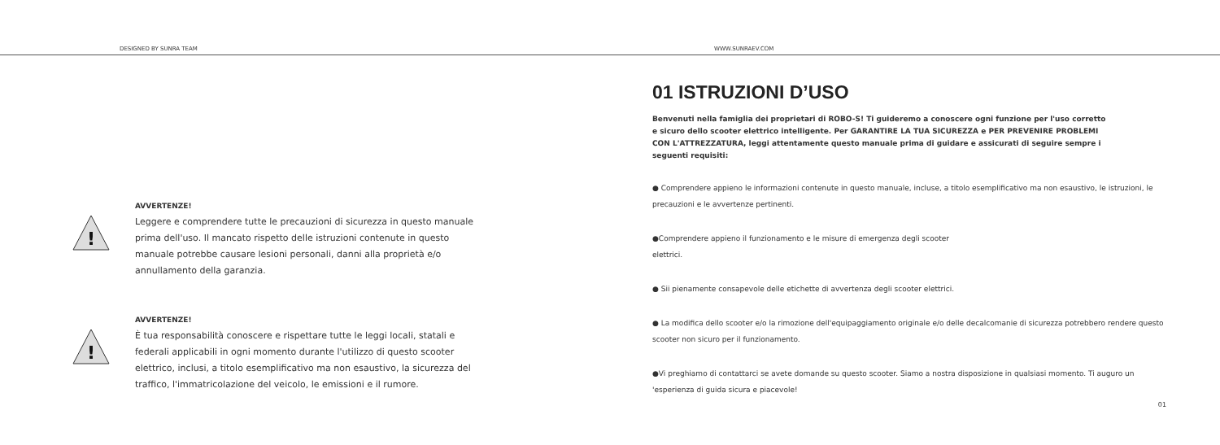DESIGNED BY SUNRA TEAM
WWW.SUNRAEV.COM
!
AVVERTENZE!
Leggere e comprendere tutte le precauzioni di sicurezza in questo manuale prima dell'uso. Il mancato rispetto delle istruzioni contenute in questo manuale potrebbe causare lesioni personali, danni alla proprietà e/o annullamento della garanzia.
!
AVVERTENZE!
È tua responsabilità conoscere e rispettare tutte le leggi locali, statali e federali applicabili in ogni momento durante l'utilizzo di questo scooter elettrico, inclusi, a titolo esemplificativo ma non esaustivo, la sicurezza del traffico, l'immatricolazione del veicolo, le emissioni e il rumore.
01 ISTRUZIONI D’USO
Benvenuti nella famiglia dei proprietari di ROBO-S! Ti guideremo a conoscere ogni funzione per l'uso corretto e sicuro dello scooter elettrico intelligente. Per GARANTIRE LA TUA SICUREZZA e PER PREVENIRE PROBLEMI CON L'ATTREZZATURA, leggi attentamente questo manuale prima di guidare e assicurati di seguire sempre i seguenti requisiti:
● Comprendere appieno le informazioni contenute in questo manuale, incluse, a titolo esemplificativo ma non esaustivo, le istruzioni, le precauzioni e le avvertenze pertinenti.
●Comprendere appieno il funzionamento e le misure di emergenza degli scooter
elettrici.
● Sii pienamente consapevole delle etichette di avvertenza degli scooter elettrici.
● La modifica dello scooter e/o la rimozione dell'equipaggiamento originale e/o delle decalcomanie di sicurezza potrebbero rendere questo scooter non sicuro per il funzionamento.
●Vi preghiamo di contattarci se avete domande su questo scooter. Siamo a nostra disposizione in qualsiasi momento. Ti auguro un 'esperienza di guida sicura e piacevole!
01